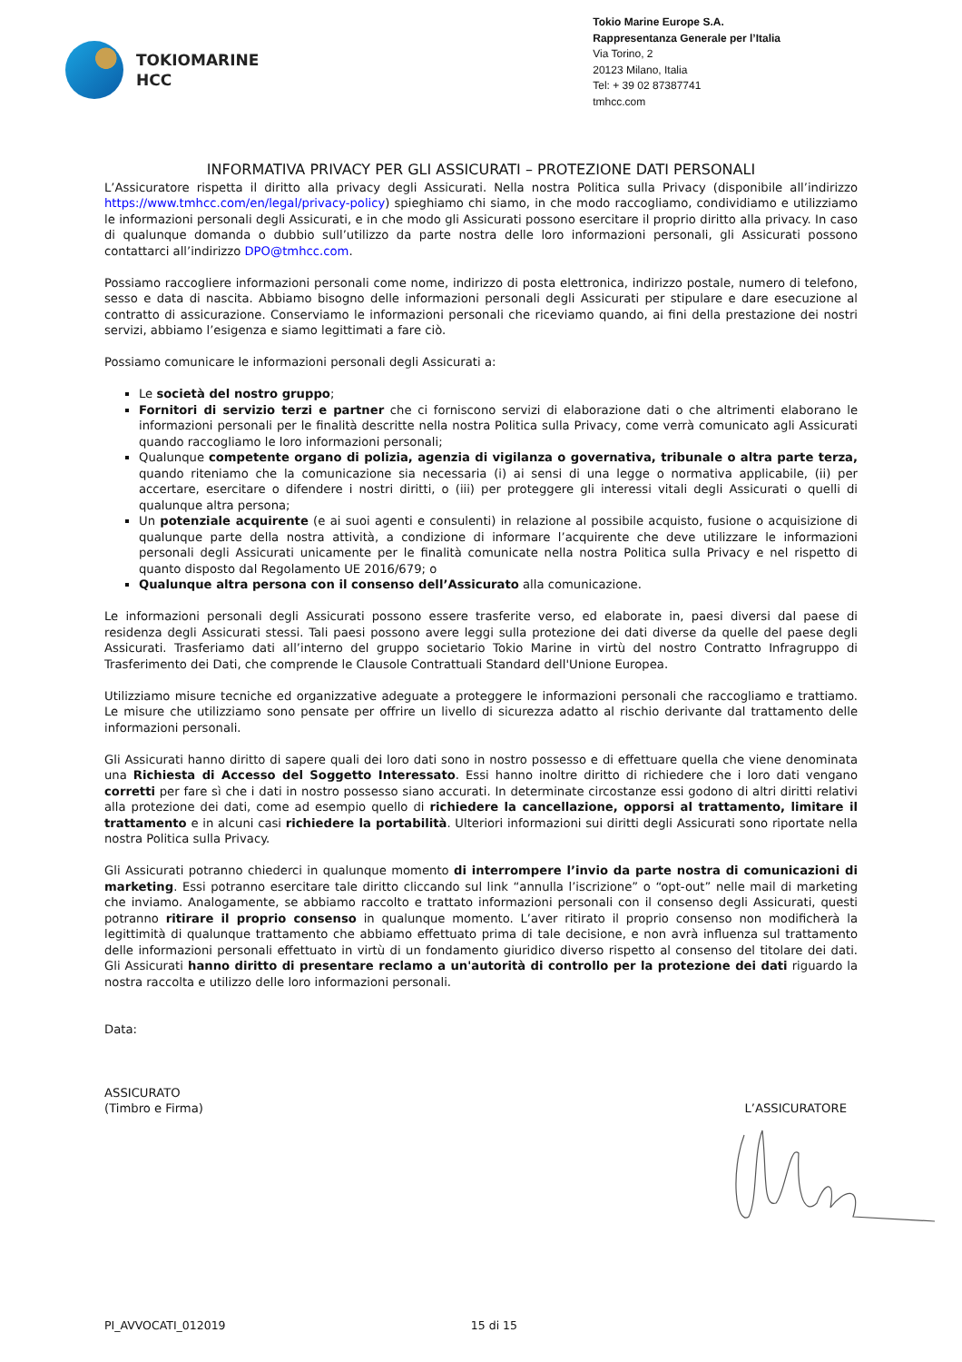TOKIOMARINE
HCC
Tokio Marine Europe S.A.
Rappresentanza Generale per l’Italia
Via Torino, 2
20123 Milano, Italia
Tel: + 39 02 87387741
tmhcc.com
INFORMATIVA PRIVACY PER GLI ASSICURATI – PROTEZIONE DATI PERSONALI
L’Assicuratore rispetta il diritto alla privacy degli Assicurati. Nella nostra Politica sulla Privacy (disponibile all’indirizzo https://www.tmhcc.com/en/legal/privacy-policy) spieghiamo chi siamo, in che modo raccogliamo, condividiamo e utilizziamo le informazioni personali degli Assicurati, e in che modo gli Assicurati possono esercitare il proprio diritto alla privacy. In caso di qualunque domanda o dubbio sull’utilizzo da parte nostra delle loro informazioni personali, gli Assicurati possono contattarci all’indirizzo DPO@tmhcc.com.
Possiamo raccogliere informazioni personali come nome, indirizzo di posta elettronica, indirizzo postale, numero di telefono, sesso e data di nascita. Abbiamo bisogno delle informazioni personali degli Assicurati per stipulare e dare esecuzione al contratto di assicurazione. Conserviamo le informazioni personali che riceviamo quando, ai fini della prestazione dei nostri servizi, abbiamo l’esigenza e siamo legittimati a fare ciò.
Possiamo comunicare le informazioni personali degli Assicurati a:
Le società del nostro gruppo;
Fornitori di servizio terzi e partner che ci forniscono servizi di elaborazione dati o che altrimenti elaborano le informazioni personali per le finalità descritte nella nostra Politica sulla Privacy, come verrà comunicato agli Assicurati quando raccogliamo le loro informazioni personali;
Qualunque competente organo di polizia, agenzia di vigilanza o governativa, tribunale o altra parte terza, quando riteniamo che la comunicazione sia necessaria (i) ai sensi di una legge o normativa applicabile, (ii) per accertare, esercitare o difendere i nostri diritti, o (iii) per proteggere gli interessi vitali degli Assicurati o quelli di qualunque altra persona;
Un potenziale acquirente (e ai suoi agenti e consulenti) in relazione al possibile acquisto, fusione o acquisizione di qualunque parte della nostra attività, a condizione di informare l’acquirente che deve utilizzare le informazioni personali degli Assicurati unicamente per le finalità comunicate nella nostra Politica sulla Privacy e nel rispetto di quanto disposto dal Regolamento UE 2016/679; o
Qualunque altra persona con il consenso dell’Assicurato alla comunicazione.
Le informazioni personali degli Assicurati possono essere trasferite verso, ed elaborate in, paesi diversi dal paese di residenza degli Assicurati stessi. Tali paesi possono avere leggi sulla protezione dei dati diverse da quelle del paese degli Assicurati. Trasferiamo dati all’interno del gruppo societario Tokio Marine in virtù del nostro Contratto Infragruppo di Trasferimento dei Dati, che comprende le Clausole Contrattuali Standard dell'Unione Europea.
Utilizziamo misure tecniche ed organizzative adeguate a proteggere le informazioni personali che raccogliamo e trattiamo. Le misure che utilizziamo sono pensate per offrire un livello di sicurezza adatto al rischio derivante dal trattamento delle informazioni personali.
Gli Assicurati hanno diritto di sapere quali dei loro dati sono in nostro possesso e di effettuare quella che viene denominata una Richiesta di Accesso del Soggetto Interessato. Essi hanno inoltre diritto di richiedere che i loro dati vengano corretti per fare sì che i dati in nostro possesso siano accurati. In determinate circostanze essi godono di altri diritti relativi alla protezione dei dati, come ad esempio quello di richiedere la cancellazione, opporsi al trattamento, limitare il trattamento e in alcuni casi richiedere la portabilità. Ulteriori informazioni sui diritti degli Assicurati sono riportate nella nostra Politica sulla Privacy.
Gli Assicurati potranno chiederci in qualunque momento di interrompere l’invio da parte nostra di comunicazioni di marketing. Essi potranno esercitare tale diritto cliccando sul link “annulla l’iscrizione” o “opt-out” nelle mail di marketing che inviamo. Analogamente, se abbiamo raccolto e trattato informazioni personali con il consenso degli Assicurati, questi potranno ritirare il proprio consenso in qualunque momento. L’aver ritirato il proprio consenso non modificherà la legittimità di qualunque trattamento che abbiamo effettuato prima di tale decisione, e non avrà influenza sul trattamento delle informazioni personali effettuato in virtù di un fondamento giuridico diverso rispetto al consenso del titolare dei dati. Gli Assicurati hanno diritto di presentare reclamo a un'autorità di controllo per la protezione dei dati riguardo la nostra raccolta e utilizzo delle loro informazioni personali.
Data:
ASSICURATO
(Timbro e Firma)
L’ASSICURATORE
PI_AVVOCATI_012019 15 di 15